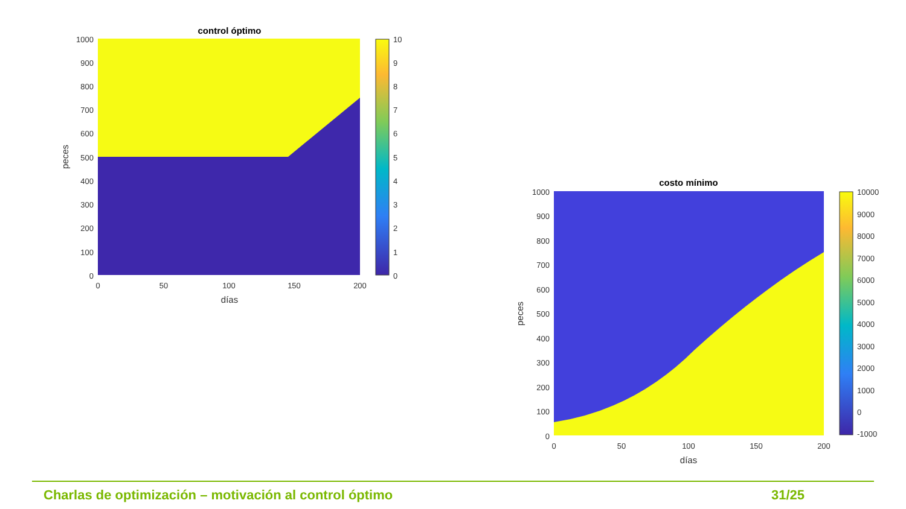control óptimo
1000
900
800
700
600
500
400
300
200
100
0
0
50
100
150
200
días
peces
10
9
8
7
6
5
4
3
2
1
0
costo mínimo
1000
900
800
700
600
500
400
300
200
100
0
0
50
100
150
200
días
peces
10000
9000
8000
7000
6000
5000
4000
3000
2000
1000
0
-1000
Charlas de optimización – motivación al control óptimo 31/25